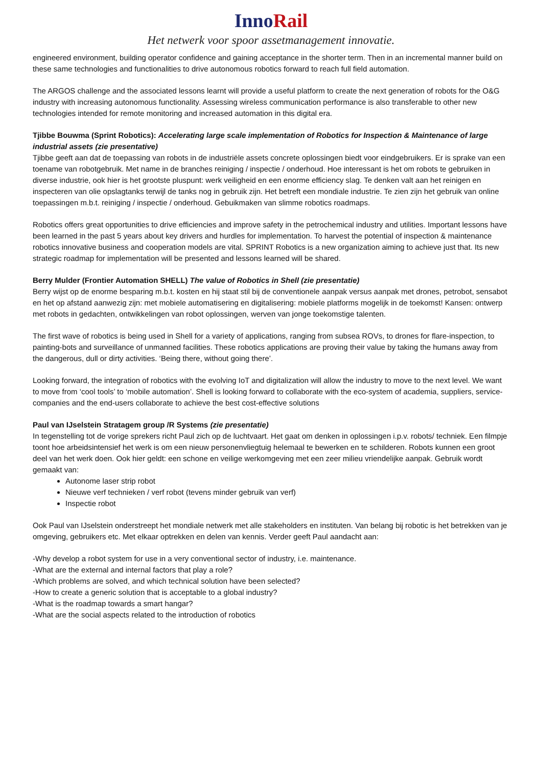Inno Rail
Het netwerk voor spoor assetmanagement innovatie.
engineered environment, building operator confidence and gaining acceptance in the shorter term. Then in an incremental manner build on these same technologies and functionalities to drive autonomous robotics forward to reach full field automation.
The ARGOS challenge and the associated lessons learnt will provide a useful platform to create the next generation of robots for the O&G industry with increasing autonomous functionality. Assessing wireless communication performance is also transferable to other new technologies intended for remote monitoring and increased automation in this digital era.
Tjibbe Bouwma (Sprint Robotics): Accelerating large scale implementation of Robotics for Inspection & Maintenance of large industrial assets (zie presentative)
Tjibbe geeft aan dat de toepassing van robots in de industriële assets concrete oplossingen biedt voor eindgebruikers. Er is sprake van een toename van robotgebruik. Met name in de branches reiniging / inspectie / onderhoud. Hoe interessant is het om robots te gebruiken in diverse industrie, ook hier is het grootste pluspunt: werk veiligheid en een enorme efficiency slag. Te denken valt aan het reinigen en inspecteren van olie opslagtanks terwijl de tanks nog in gebruik zijn. Het betreft een mondiale industrie. Te zien zijn het gebruik van online toepassingen m.b.t. reiniging / inspectie / onderhoud. Gebuikmaken van slimme robotics roadmaps.
Robotics offers great opportunities to drive efficiencies and improve safety in the petrochemical industry and utilities. Important lessons have been learned in the past 5 years about key drivers and hurdles for implementation. To harvest the potential of inspection & maintenance robotics innovative business and cooperation models are vital. SPRINT Robotics is a new organization aiming to achieve just that. Its new strategic roadmap for implementation will be presented and lessons learned will be shared.
Berry Mulder (Frontier Automation SHELL) The value of Robotics in Shell (zie presentatie)
Berry wijst op de enorme besparing m.b.t. kosten en hij staat stil bij de conventionele aanpak versus aanpak met drones, petrobot, sensabot en het op afstand aanwezig zijn: met mobiele automatisering en digitalisering: mobiele platforms mogelijk in de toekomst! Kansen: ontwerp met robots in gedachten, ontwikkelingen van robot oplossingen, werven van jonge toekomstige talenten.
The first wave of robotics is being used in Shell for a variety of applications, ranging from subsea ROVs, to drones for flare-inspection, to painting-bots and surveillance of unmanned facilities. These robotics applications are proving their value by taking the humans away from the dangerous, dull or dirty activities. ‘Being there, without going there’.
Looking forward, the integration of robotics with the evolving IoT and digitalization will allow the industry to move to the next level. We want to move from ‘cool tools’ to ‘mobile automation’. Shell is looking forward to collaborate with the eco-system of academia, suppliers, service-companies and the end-users collaborate to achieve the best cost-effective solutions
Paul van IJselstein Stratagem group /R Systems (zie presentatie)
In tegenstelling tot de vorige sprekers richt Paul zich op de luchtvaart. Het gaat om denken in oplossingen i.p.v. robots/ techniek. Een filmpje toont hoe arbeidsintensief het werk is om een nieuw personenvliegtuig helemaal te bewerken en te schilderen. Robots kunnen een groot deel van het werk doen. Ook hier geldt: een schone en veilige werkomgeving met een zeer milieu vriendelijke aanpak. Gebruik wordt gemaakt van:
Autonome laser strip robot
Nieuwe verf technieken / verf robot (tevens minder gebruik van verf)
Inspectie robot
Ook Paul van IJselstein onderstreept het mondiale netwerk met alle stakeholders en instituten. Van belang bij robotic is het betrekken van je omgeving, gebruikers etc. Met elkaar optrekken en delen van kennis. Verder geeft Paul aandacht aan:
-Why develop a robot system for use in a very conventional sector of industry, i.e. maintenance.
-What are the external and internal factors that play a role?
-Which problems are solved, and which technical solution have been selected?
-How to create a generic solution that is acceptable to a global industry?
-What is the roadmap towards a smart hangar?
-What are the social aspects related to the introduction of robotics